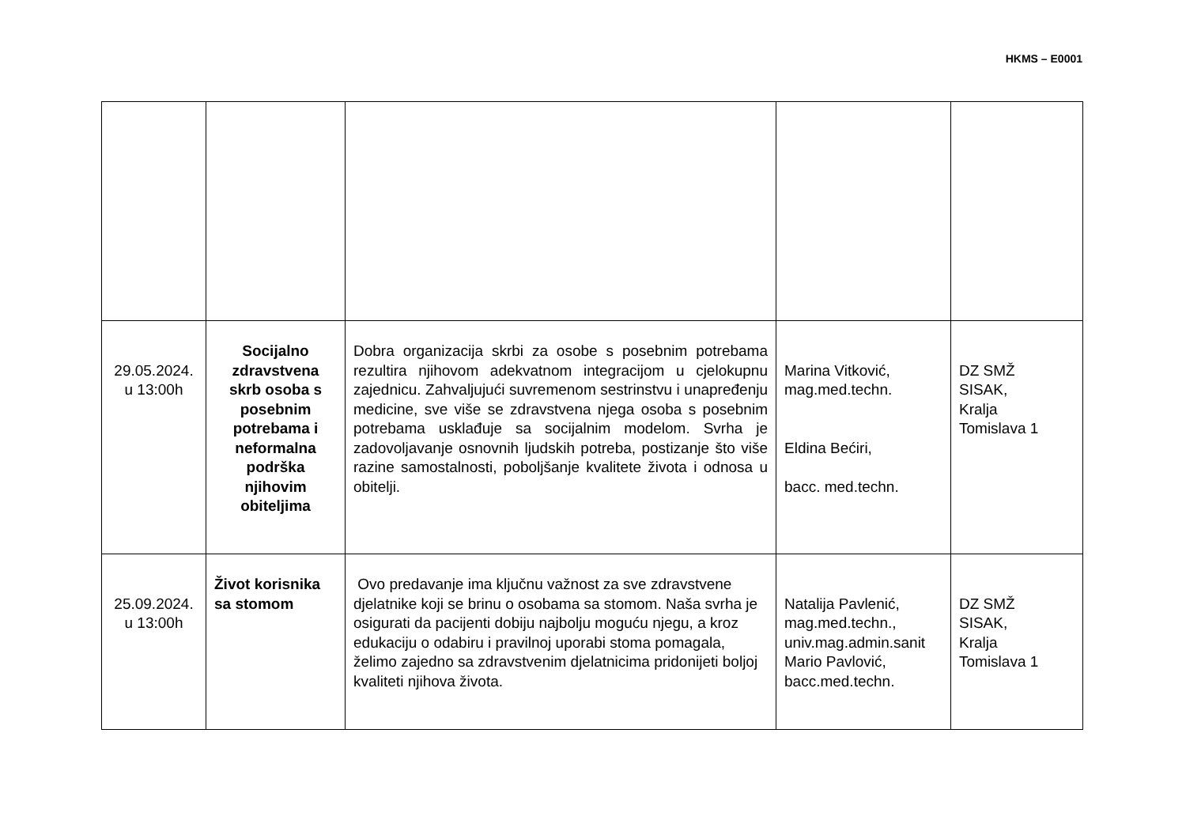HKMS – E0001
| 29.05.2024. u 13:00h | Socijalno zdravstvena skrb osoba s posebnim potrebama i neformalna podrška njihovim obiteljima | Dobra organizacija skrbi za osobe s posebnim potrebama rezultira njihovom adekvatnom integracijom u cjelokupnu zajednicu. Zahvaljujući suvremenom sestrinstvu i unapređenju medicine, sve više se zdravstvena njega osoba s posebnim potrebama usklađuje sa socijalnim modelom. Svrha je zadovoljavanje osnovnih ljudskih potreba, postizanje što više razine samostalnosti, poboljšanje kvalitete života i odnosa u obitelji. | Marina Vitković, mag.med.techn. Eldina Bećiri, bacc. med.techn. | DZ SMŽ SISAK, Kralja Tomislava 1 |
| 25.09.2024. u 13:00h | Život korisnika sa stomom | Ovo predavanje ima ključnu važnost za sve zdravstvene djelatnike koji se brinu o osobama sa stomom. Naša svrha je osigurati da pacijenti dobiju najbolju moguću njegu, a kroz edukaciju o odabiru i pravilnoj uporabi stoma pomagala, želimo zajedno sa zdravstvenim djelatnicima pridonijeti boljoj kvaliteti njihova života. | Natalija Pavlenić, mag.med.techn., univ.mag.admin.sanit Mario Pavlović, bacc.med.techn. | DZ SMŽ SISAK, Kralja Tomislava 1 |